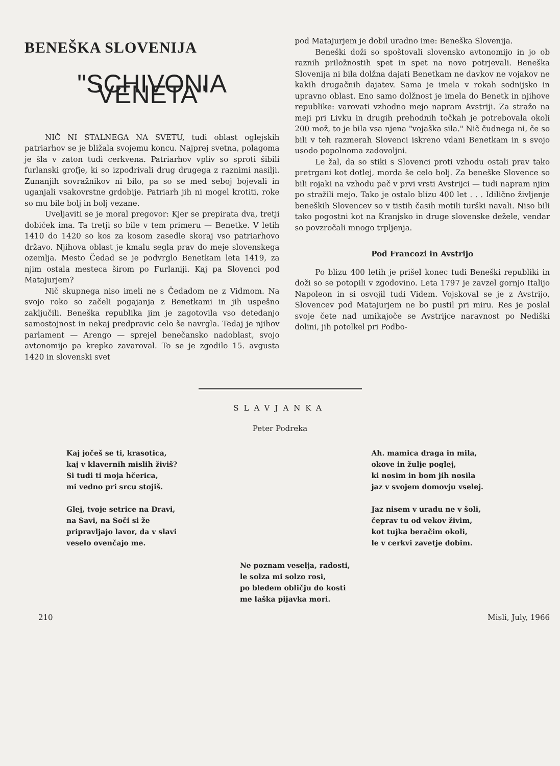BENEŠKA SLOVENIJA
"SCHIVONIA VENETA"
NIČ NI STALNEGA NA SVETU, tudi oblast oglejskih patriarhov se je bližala svojemu koncu. Najprej svetna, polagoma je šla v zaton tudi cerkvena. Patriarhov vpliv so sproti šibili furlanski grofje, ki so izpodrivali drug drugega z raznimi nasilji. Zunanjih sovražnikov ni bilo, pa so se med seboj bojevali in uganjali vsakovrstne grdobije. Patriarh jih ni mogel krotiti, roke so mu bile bolj in bolj vezane.
Uveljaviti se je moral pregovor: Kjer se prepirata dva, tretji dobiček ima. Ta tretji so bile v tem primeru — Benetke. V letih 1410 do 1420 so kos za kosom zasedle skoraj vso patriarhovo državo. Njihova oblast je kmalu segla prav do meje slovenskega ozemlja. Mesto Čedad se je podvrglo Benetkam leta 1419, za njim ostala mesteca širom po Furlaniji. Kaj pa Slovenci pod Matajurjem?
Nič skupnega niso imeli ne s Čedadom ne z Vidmom. Na svojo roko so začeli pogajanja z Benetkami in jih uspešno zaključili. Beneška republika jim je zagotovila vso detedanjo samostojnost in nekaj predpravic celo še navrgla. Tedaj je njihov parlament — Arengo — sprejel benečansko nadoblast, svojo avtonomijo pa krepko zavaroval. To se je zgodilo 15. avgusta 1420 in slovenski svet
pod Matajurjem je dobil uradno ime: Beneška Slovenija.
Beneški doži so spoštovali slovensko avtonomijo in jo ob raznih priložnostih spet in spet na novo potrjevali. Beneška Slovenija ni bila dolžna dajati Benetkam ne davkov ne vojakov ne kakih drugačnih dajatev. Sama je imela v rokah sodnijsko in upravno oblast. Eno samo dolžnost je imela do Benetk in njihove republike: varovati vzhodno mejo napram Avstriji. Za stražo na meji pri Livku in drugih prehodnih točkah je potrebovala okoli 200 mož, to je bila vsa njena "vojaška sila." Nič čudnega ni, če so bili v teh razmerah Slovenci iskreno vdani Benetkam in s svojo usodo popolnoma zadovoljni.
Le žal, da so stiki s Slovenci proti vzhodu ostali prav tako pretrgani kot dotlej, morda še celo bolj. Za beneške Slovence so bili rojaki na vzhodu pač v prvi vrsti Avstrijci — tudi napram njim po stražili mejo. Tako je ostalo blizu 400 let . . . Idilično življenje beneških Slovencev so v tistih časih motili turški navali. Niso bili tako pogostni kot na Kranjsko in druge slovenske dežele, vendar so povzročali mnogo trpljenja.
Pod Francozi in Avstrijo
Po blizu 400 letih je prišel konec tudi Beneški republiki in doži so se potopili v zgodovino. Leta 1797 je zavzel gornjo Italijo Napoleon in si osvojil tudi Videm. Vojskoval se je z Avstrijo, Slovencev pod Matajurjem ne bo pustil pri miru. Res je poslal svoje čete nad umikajoče se Avstrijce naravnost po Nediški dolini, jih potolkel pri Podbo-
SLAVJANKA
Peter Podreka
Kaj jočeš se ti, krasotica,
kaj v klavernih mislih živiš?
Si tudi ti moja hčerica,
mi vedno pri srcu stojiš.
Glej, tvoje setrice na Dravi,
na Savi, na Soči si že
pripravljajo lavor, da v slavi
veselo ovenčajo me.
Ah. mamica draga in mila,
okove in žulje poglej,
ki nosim in bom jih nosila
jaz v svojem domovju vselej.
Jaz nisem v uradu ne v šoli,
čeprav tu od vekov živim,
kot tujka beračim okoli,
le v cerkvi zavetje dobim.
Ne poznam veselja, radosti,
le solza mi solzo rosi,
po bledem obličju do kosti
me laška pijavka mori.
210 Misli, July, 1966